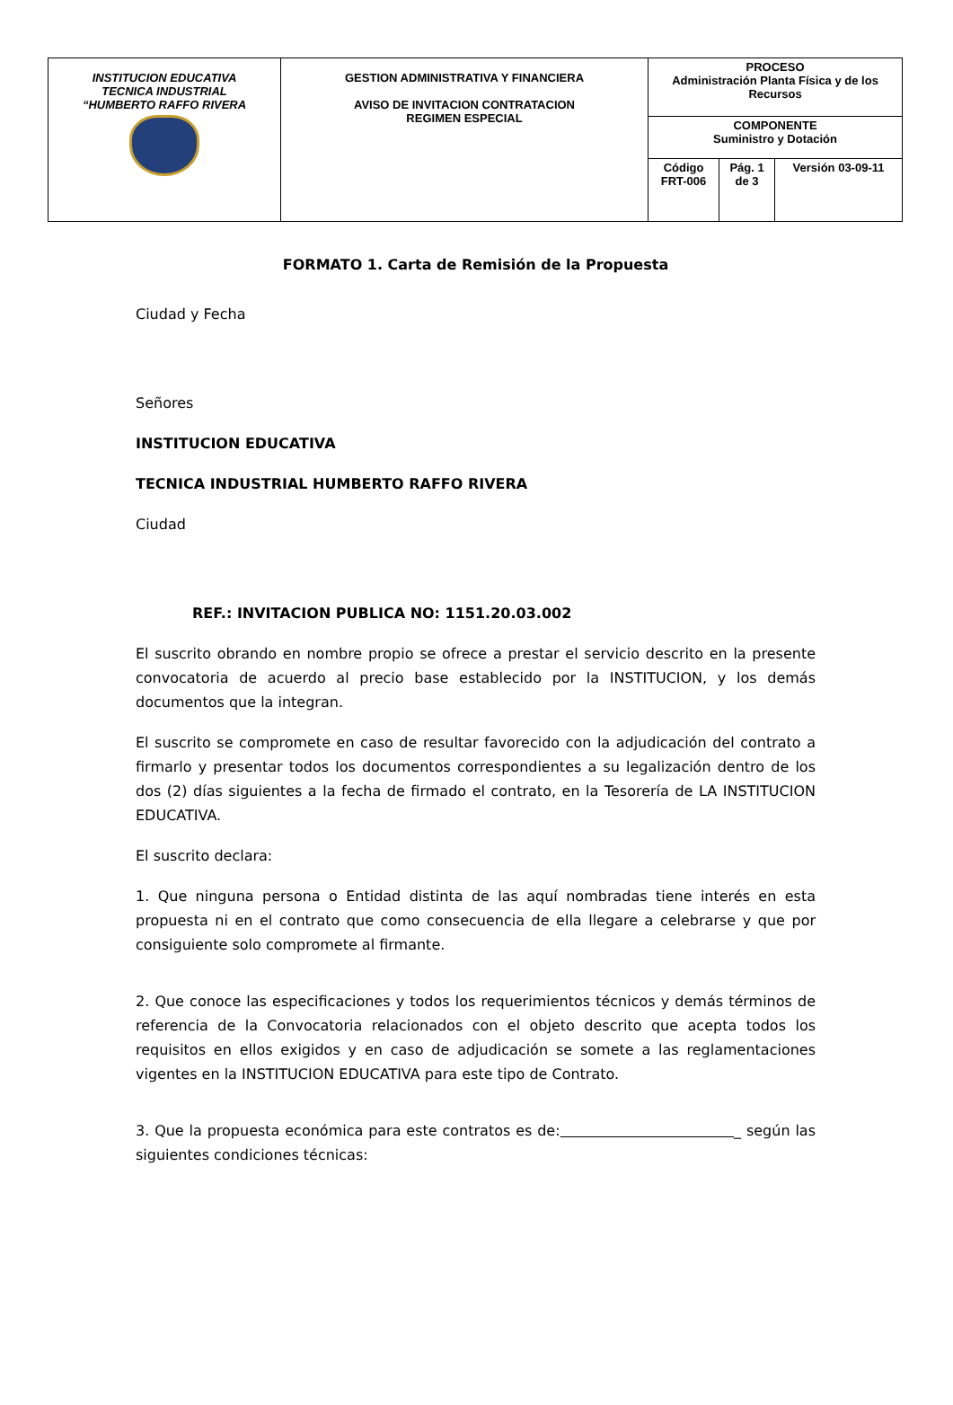| INSTITUCION EDUCATIVA TECNICA INDUSTRIAL “HUMBERTO RAFFO RIVERA | GESTION ADMINISTRATIVA Y FINANCIERA AVISO DE INVITACION CONTRATACION REGIMEN ESPECIAL | PROCESO Administración Planta Física y de los Recursos | | |
| | | COMPONENTE Suministro y Dotación | | |
| | | Código FRT-006 | Pág. 1 de 3 | Versión 03-09-11 |
FORMATO 1. Carta de Remisión de la Propuesta
Ciudad y Fecha
Señores
INSTITUCION EDUCATIVA
TECNICA INDUSTRIAL HUMBERTO RAFFO RIVERA
Ciudad
REF.: INVITACION PUBLICA NO: 1151.20.03.002
El suscrito obrando en nombre propio se ofrece a prestar el servicio descrito en la presente convocatoria de acuerdo al precio base establecido por la INSTITUCION, y los demás documentos que la integran.
El suscrito se compromete en caso de resultar favorecido con la adjudicación del contrato a firmarlo y presentar todos los documentos correspondientes a su legalización dentro de los dos (2) días siguientes a la fecha de firmado el contrato, en la Tesorería de LA INSTITUCION EDUCATIVA.
El suscrito declara:
1. Que ninguna persona o Entidad distinta de las aquí nombradas tiene interés en esta propuesta ni en el contrato que como consecuencia de ella llegare a celebrarse y que por consiguiente solo compromete al firmante.
2. Que conoce las especificaciones y todos los requerimientos técnicos y demás términos de referencia de la Convocatoria relacionados con el objeto descrito que acepta todos los requisitos en ellos exigidos y en caso de adjudicación se somete a las reglamentaciones vigentes en la INSTITUCION EDUCATIVA para este tipo de Contrato.
3. Que la propuesta económica para este contratos es de: _ según las siguientes condiciones técnicas: